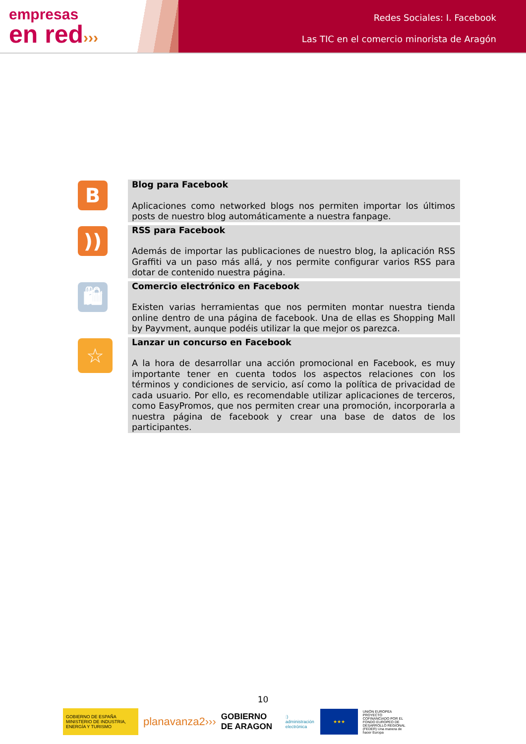empresas
en red›››
Redes Sociales: I. Facebook
Las TIC en el comercio minorista de Aragón
| B | Blog para Facebook Aplicaciones como networked blogs nos permiten importar los últimos posts de nuestro blog automáticamente a nuestra fanpage. |
| )) | RSS para Facebook Además de importar las publicaciones de nuestro blog, la aplicación RSS Graffiti va un paso más allá, y nos permite configurar varios RSS para dotar de contenido nuestra página. |
| 🛍 | Comercio electrónico en Facebook Existen varias herramientas que nos permiten montar nuestra tienda online dentro de una página de facebook. Una de ellas es Shopping Mall by Payvment, aunque podéis utilizar la que mejor os parezca. |
| ☆ | Lanzar un concurso en Facebook A la hora de desarrollar una acción promocional en Facebook, es muy importante tener en cuenta todos los aspectos relaciones con los términos y condiciones de servicio, así como la política de privacidad de cada usuario. Por ello, es recomendable utilizar aplicaciones de terceros, como EasyPromos, que nos permiten crear una promoción, incorporarla a nuestra página de facebook y crear una base de datos de los participantes. |
10
GOBIERNO DE ESPAÑA MINISTERIO DE INDUSTRIA, ENERGÍA Y TURISMO
planavanza2›››
GOBIERNO DE ARAGON
:) administración electrónica
★★★
UNIÓN EUROPEA PROYECTO COFINANCIADO POR EL FONDO EUROPEO DE DESARROLLO REGIONAL (FEDER) Una manera de hacer Europa